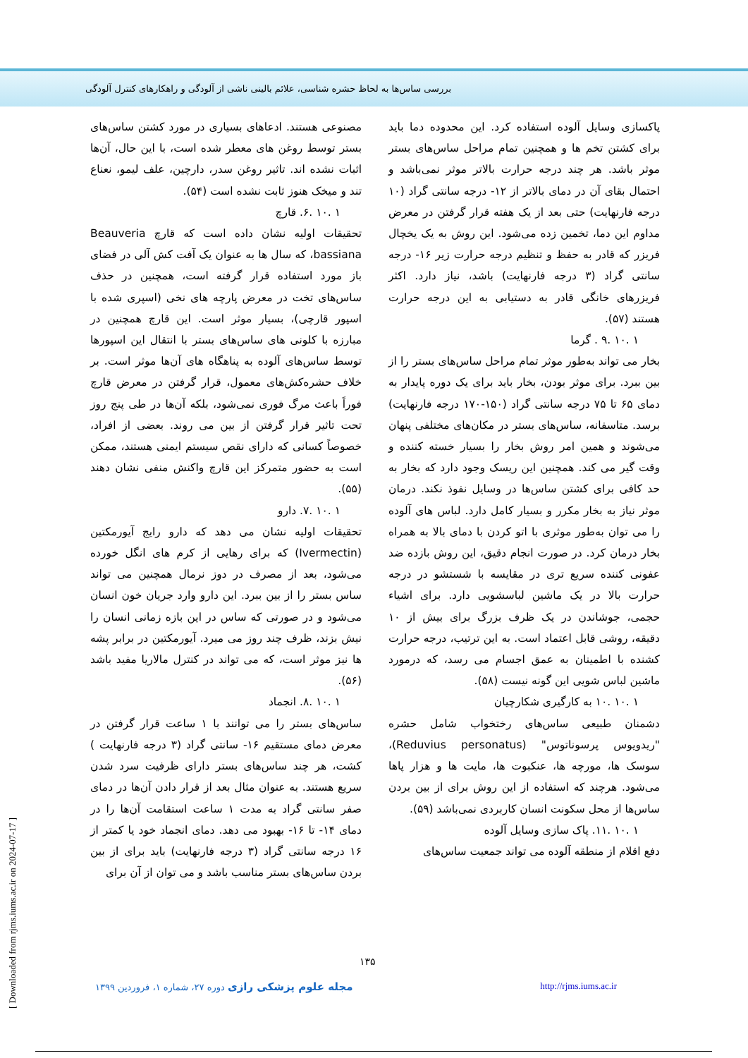بررسی ساس‌ها به لحاظ حشره شناسی، علائم بالینی ناشی از آلودگی و راهکارهای کنترل آلودگی
مصنوعی هستند. ادعاهای بسیاری در مورد کشتن ساس‌های بستر توسط روغن های معطر شده است، با این حال، آن‌ها اثبات نشده اند. تاثیر روغن سدر، دارچین، علف لیمو، نعناع تند و میخک هنوز ثابت نشده است (۵۴).
۱ .۱۰ .۶. قارچ
تحقیقات اولیه نشان داده است که قارچ Beauveria bassiana، که سال ها به عنوان یک آفت کش آلی در فضای باز مورد استفاده قرار گرفته است، همچنین در حذف ساس‌های تخت در معرض پارچه های نخی (اسپری شده با اسپور قارچی)، بسیار موثر است. این قارچ همچنین در مبارزه با کلونی های ساس‌های بستر با انتقال این اسپورها توسط ساس‌های آلوده به پناهگاه های آن‌ها موثر است. بر خلاف حشره‌کش‌های معمول، قرار گرفتن در معرض قارچ فوراً باعث مرگ فوری نمی‌شود، بلکه آن‌ها در طی پنج روز تحت تاثیر قرار گرفتن از بین می روند. بعضی از افراد، خصوصاً کسانی که دارای نقص سیستم ایمنی هستند، ممکن است به حضور متمرکز این قارچ واکنش منفی نشان دهند (۵۵).
۱ .۱۰ .۷. دارو
تحقیقات اولیه نشان می دهد که دارو رایج آیورمکتین (Ivermectin) که برای رهایی از کرم های انگل خورده می‌شود، بعد از مصرف در دوز نرمال همچنین می تواند ساس بستر را از بین ببرد. این دارو وارد جریان خون انسان می‌شود و در صورتی که ساس در این بازه زمانی انسان را نیش بزند، ظرف چند روز می میرد. آیورمکتین در برابر پشه ها نیز موثر است، که می تواند در کنترل مالاریا مفید باشد (۵۶).
۱ .۱۰ .۸. انجماد
ساس‌های بستر را می توانند با ۱ ساعت قرار گرفتن در معرض دمای مستقیم ۱۶- سانتی گراد (۳ درجه فارنهایت ) کشت، هر چند ساس‌های بستر دارای ظرفیت سرد شدن سریع هستند. به عنوان مثال بعد از قرار دادن آن‌ها در دمای صفر سانتی گراد به مدت ۱ ساعت استقامت آن‌ها را در دمای ۱۴- تا ۱۶- بهبود می دهد. دمای انجماد خود یا کمتر از ۱۶ درجه سانتی گراد (۳ درجه فارنهایت) باید برای از بین بردن ساس‌های بستر مناسب باشد و می توان از آن برای
پاکسازی وسایل آلوده استفاده کرد. این محدوده دما باید برای کشتن تخم ها و همچنین تمام مراحل ساس‌های بستر موثر باشد. هر چند درجه حرارت بالاتر موثر نمی‌باشد و احتمال بقای آن در دمای بالاتر از ۱۲- درجه سانتی گراد (۱۰ درجه فارنهایت) حتی بعد از یک هفته قرار گرفتن در معرض مداوم این دما، تخمین زده می‌شود. این روش به یک یخچال فریزر که قادر به حفظ و تنظیم درجه حرارت زیر ۱۶- درجه سانتی گراد (۳ درجه فارنهایت) باشد، نیاز دارد. اکثر فریزرهای خانگی قادر به دستیابی به این درجه حرارت هستند (۵۷).
۱ .۱۰ .۹ . گرما
بخار می تواند به‌طور موثر تمام مراحل ساس‌های بستر را از بین ببرد. برای موثر بودن، بخار باید برای یک دوره پایدار به دمای ۶۵ تا ۷۵ درجه سانتی گراد (۱۵۰-۱۷۰ درجه فارنهایت) برسد. متاسفانه، ساس‌های بستر در مکان‌های مختلفی پنهان می‌شوند و همین امر روش بخار را بسیار خسته کننده و وقت گیر می کند. همچنین این ریسک وجود دارد که بخار به حد کافی برای کشتن ساس‌ها در وسایل نفوذ نکند. درمان موثر نیاز به بخار مکرر و بسیار کامل دارد. لباس های آلوده را می توان به‌طور موثری با اتو کردن با دمای بالا به همراه بخار درمان کرد. در صورت انجام دقیق، این روش بازده ضد عفونی کننده سریع تری در مقایسه با شستشو در درجه حرارت بالا در یک ماشین لباسشویی دارد. برای اشیاء حجمی، جوشاندن در یک ظرف بزرگ برای بیش از ۱۰ دقیقه، روشی قابل اعتماد است. به این ترتیب، درجه حرارت کشنده با اطمینان به عمق اجسام می رسد، که درمورد ماشین لباس شویی این گونه نیست (۵۸).
۱ .۱۰ .۱۰ به کارگیری شکارچیان
دشمنان طبیعی ساس‌های رختخواب شامل حشره "ریدویوس پرسوناتوس" (Reduvius personatus)، سوسک ها، مورچه ها، عنکبوت ها، مایت ها و هزار پاها می‌شود. هرچند که استفاده از این روش برای از بین بردن ساس‌ها از محل سکونت انسان کاربردی نمی‌باشد (۵۹).
۱ .۱۰ .۱۱. پاک سازی وسایل آلوده
دفع اقلام از منطقه آلوده می تواند جمعیت ساس‌های
۱۳۵
مجله علوم پزشکی رازی دوره ۲۷، شماره ۱، فروردین ۱۳۹۹ http://rjms.iums.ac.ir
[ Downloaded from rjms.iums.ac.ir on 2024-07-17 ]